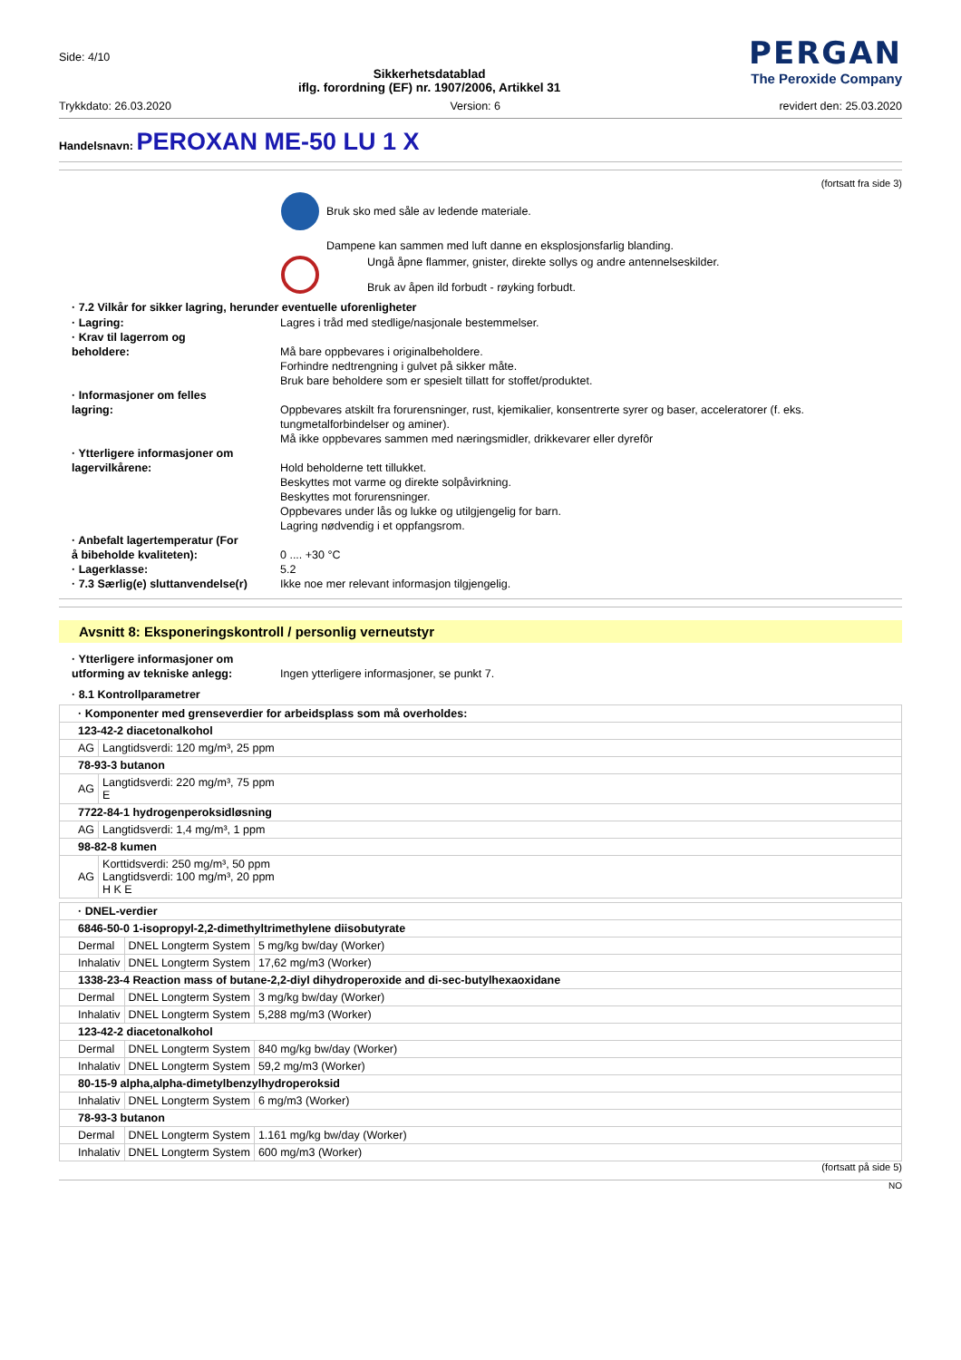Side: 4/10
Sikkerhetsdatablad
iflg. forordning (EF) nr. 1907/2006, Artikkel 31
PERGAN
The Peroxide Company
Trykkdato: 26.03.2020 Version: 6 revidert den: 25.03.2020
Handelsnavn: PEROXAN ME-50 LU 1 X
(fortsatt fra side 3)
Bruk sko med såle av ledende materiale.
Dampene kan sammen med luft danne en eksplosjonsfarlig blanding.
Ungå åpne flammer, gnister, direkte sollys og andre antennelseskilder.
Bruk av åpen ild forbudt - røyking forbudt.
· 7.2 Vilkår for sikker lagring, herunder eventuelle uforenligheter
· Lagring:
Lagres i tråd med stedlige/nasjonale bestemmelser.
· Krav til lagerrom og
beholdere:
Må bare oppbevares i originalbeholdere.
Forhindre nedtrengning i gulvet på sikker måte.
Bruk bare beholdere som er spesielt tillatt for stoffet/produktet.
· Informasjoner om felles
lagring:
Oppbevares atskilt fra forurensninger, rust, kjemikalier, konsentrerte syrer og baser, acceleratorer (f. eks. tungmetalforbindelser og aminer).
Må ikke oppbevares sammen med næringsmidler, drikkevarer eller dyrefôr
· Ytterligere informasjoner om
lagervilkårene:
Hold beholderne tett tillukket.
Beskyttes mot varme og direkte solpåvirkning.
Beskyttes mot forurensninger.
Oppbevares under lås og lukke og utilgjengelig for barn.
Lagring nødvendig i et oppfangsrom.
· Anbefalt lagertemperatur (For
å bibeholde kvaliteten):
0 .... +30 °C
· Lagerklasse:
5.2
· 7.3 Særlig(e) sluttanvendelse(r)
Ikke noe mer relevant informasjon tilgjengelig.
Avsnitt 8: Eksponeringskontroll / personlig verneutstyr
· Ytterligere informasjoner om
utforming av tekniske anlegg:
Ingen ytterligere informasjoner, se punkt 7.
· 8.1 Kontrollparametrer
| · Komponenter med grenseverdier for arbeidsplass som må overholdes: | |
| 123-42-2 diacetonalkohol | |
| AG | Langtidsverdi: 120 mg/m³, 25 ppm |
| 78-93-3 butanon | |
| AG | Langtidsverdi: 220 mg/m³, 75 ppm E |
| 7722-84-1 hydrogenperoksidløsning | |
| AG | Langtidsverdi: 1,4 mg/m³, 1 ppm |
| 98-82-8 kumen | |
| AG | Korttidsverdi: 250 mg/m³, 50 ppm Langtidsverdi: 100 mg/m³, 20 ppm H K E |
| · DNEL-verdier | | |
| 6846-50-0 1-isopropyl-2,2-dimethyltrimethylene diisobutyrate | | |
| Dermal | DNEL Longterm System | 5 mg/kg bw/day (Worker) |
| Inhalativ | DNEL Longterm System | 17,62 mg/m3 (Worker) |
| 1338-23-4 Reaction mass of butane-2,2-diyl dihydroperoxide and di-sec-butylhexaoxidane | | |
| Dermal | DNEL Longterm System | 3 mg/kg bw/day (Worker) |
| Inhalativ | DNEL Longterm System | 5,288 mg/m3 (Worker) |
| 123-42-2 diacetonalkohol | | |
| Dermal | DNEL Longterm System | 840 mg/kg bw/day (Worker) |
| Inhalativ | DNEL Longterm System | 59,2 mg/m3 (Worker) |
| 80-15-9 alpha,alpha-dimetylbenzylhydroperoksid | | |
| Inhalativ | DNEL Longterm System | 6 mg/m3 (Worker) |
| 78-93-3 butanon | | |
| Dermal | DNEL Longterm System | 1.161 mg/kg bw/day (Worker) |
| Inhalativ | DNEL Longterm System | 600 mg/m3 (Worker) |
(fortsatt på side 5)
NO